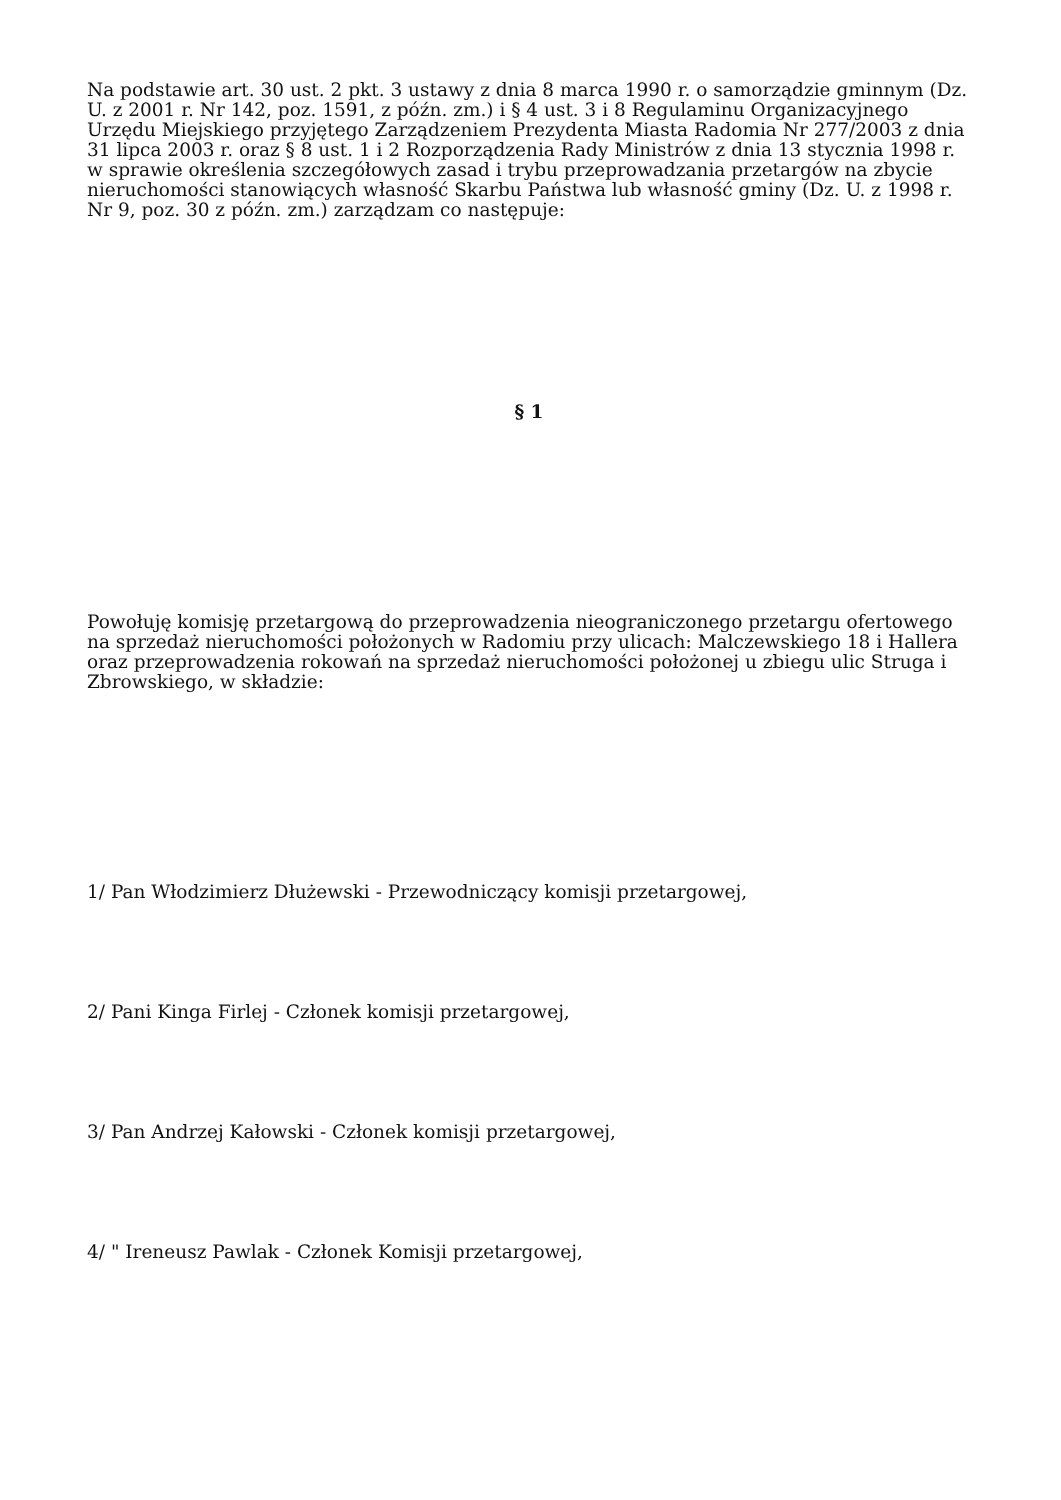Na podstawie art. 30 ust. 2 pkt. 3 ustawy z dnia 8 marca 1990 r. o samorządzie gminnym (Dz. U. z 2001 r. Nr 142, poz. 1591, z późn. zm.) i § 4 ust. 3 i 8 Regulaminu Organizacyjnego Urzędu Miejskiego przyjętego Zarządzeniem Prezydenta Miasta Radomia Nr 277/2003 z dnia 31 lipca 2003 r. oraz § 8 ust. 1 i 2 Rozporządzenia Rady Ministrów z dnia 13 stycznia 1998 r. w sprawie określenia szczegółowych zasad i trybu przeprowadzania przetargów na zbycie nieruchomości stanowiących własność Skarbu Państwa lub własność gminy (Dz. U. z 1998 r. Nr 9, poz. 30 z późn. zm.) zarządzam co następuje:
§ 1
Powołuję komisję przetargową do przeprowadzenia nieograniczonego przetargu ofertowego na sprzedaż nieruchomości położonych w Radomiu przy ulicach: Malczewskiego 18 i Hallera oraz przeprowadzenia rokowań na sprzedaż nieruchomości położonej u zbiegu ulic Struga i Zbrowskiego, w składzie:
1/ Pan Włodzimierz Dłużewski - Przewodniczący komisji przetargowej,
2/ Pani Kinga Firlej - Członek komisji przetargowej,
3/ Pan Andrzej Kałowski - Członek komisji przetargowej,
4/ " Ireneusz Pawlak - Członek Komisji przetargowej,